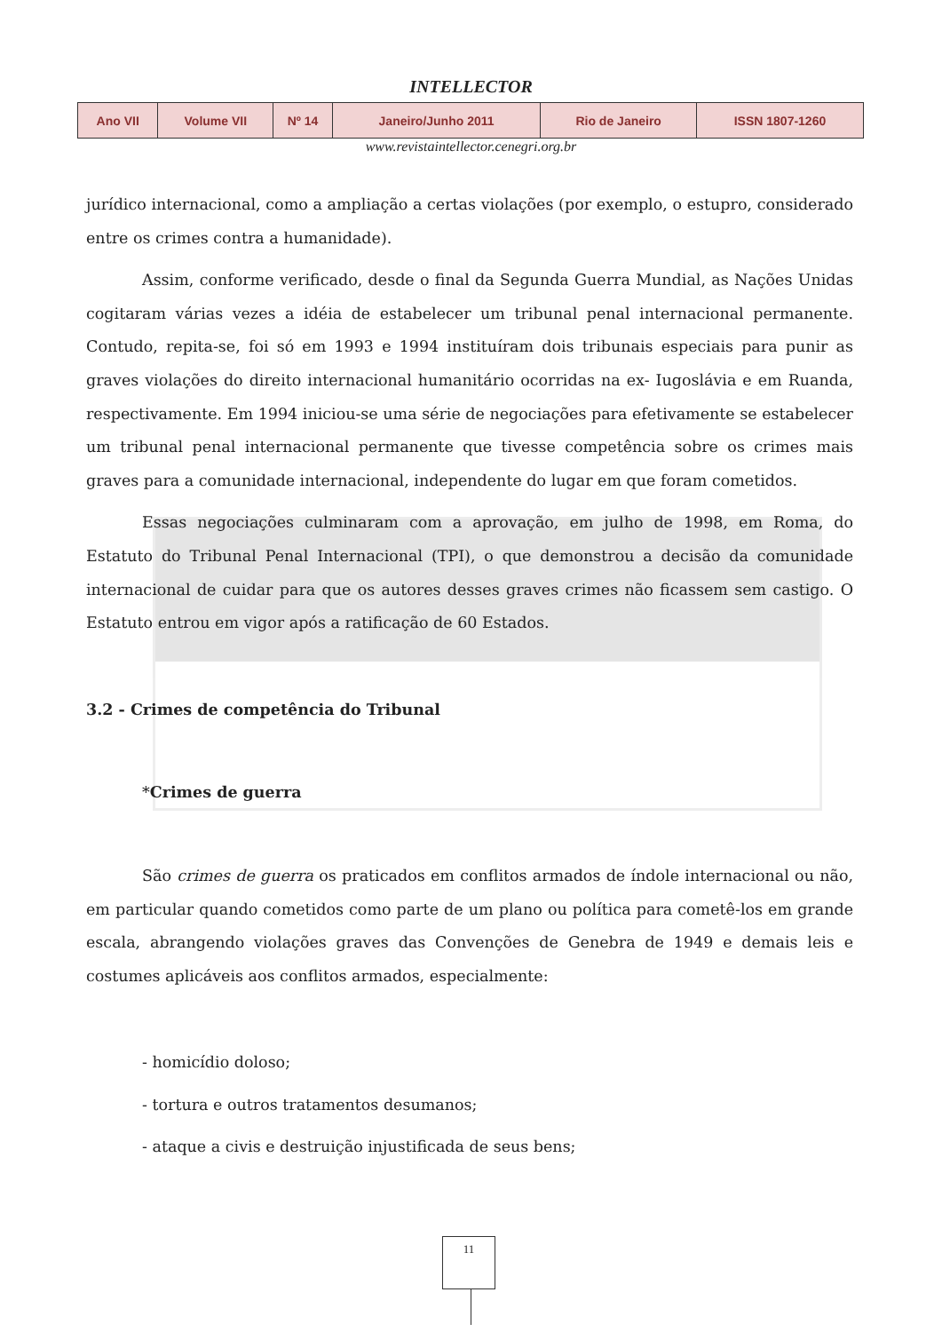INTELLECTOR
| Ano VII | Volume VII | Nº 14 | Janeiro/Junho 2011 | Rio de Janeiro | ISSN 1807-1260 |
www.revistaintellector.cenegri.org.br
jurídico internacional, como a ampliação a certas violações (por exemplo, o estupro, considerado entre os crimes contra a humanidade).
Assim, conforme verificado, desde o final da Segunda Guerra Mundial, as Nações Unidas cogitaram várias vezes a idéia de estabelecer um tribunal penal internacional permanente. Contudo, repita-se, foi só em 1993 e 1994 instituíram dois tribunais especiais para punir as graves violações do direito internacional humanitário ocorridas na ex- Iugoslávia e em Ruanda, respectivamente. Em 1994 iniciou-se uma série de negociações para efetivamente se estabelecer um tribunal penal internacional permanente que tivesse competência sobre os crimes mais graves para a comunidade internacional, independente do lugar em que foram cometidos.
Essas negociações culminaram com a aprovação, em julho de 1998, em Roma, do Estatuto do Tribunal Penal Internacional (TPI), o que demonstrou a decisão da comunidade internacional de cuidar para que os autores desses graves crimes não ficassem sem castigo. O Estatuto entrou em vigor após a ratificação de 60 Estados.
3.2 - Crimes de competência do Tribunal
*Crimes de guerra
São crimes de guerra os praticados em conflitos armados de índole internacional ou não, em particular quando cometidos como parte de um plano ou política para cometê-los em grande escala, abrangendo violações graves das Convenções de Genebra de 1949 e demais leis e costumes aplicáveis aos conflitos armados, especialmente:
- homicídio doloso;
- tortura e outros tratamentos desumanos;
- ataque a civis e destruição injustificada de seus bens;
11